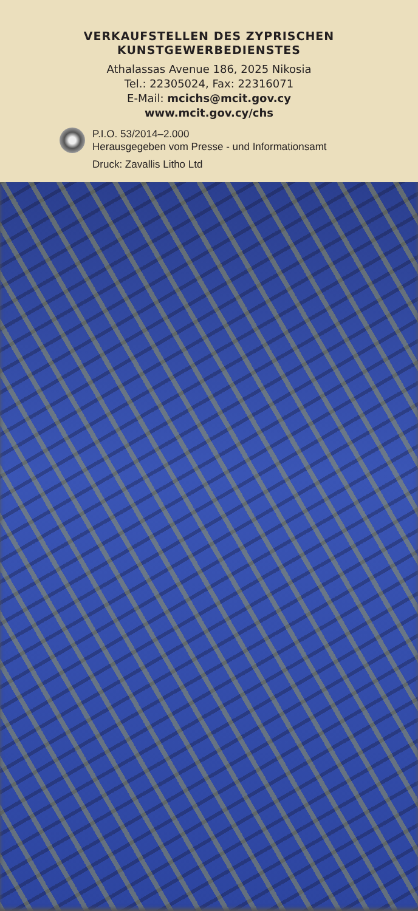VERKAUFSTELLEN DES ZYPRISCHEN
KUNSTGEWERBEDIENSTES
Athalassas Avenue 186, 2025 Nikosia
Tel.: 22305024, Fax: 22316071
E-Mail: mcichs@mcit.gov.cy
www.mcit.gov.cy/chs
P.I.O. 53/2014–2.000
Herausgegeben vom Presse - und Informationsamt
Druck: Zavallis Litho Ltd